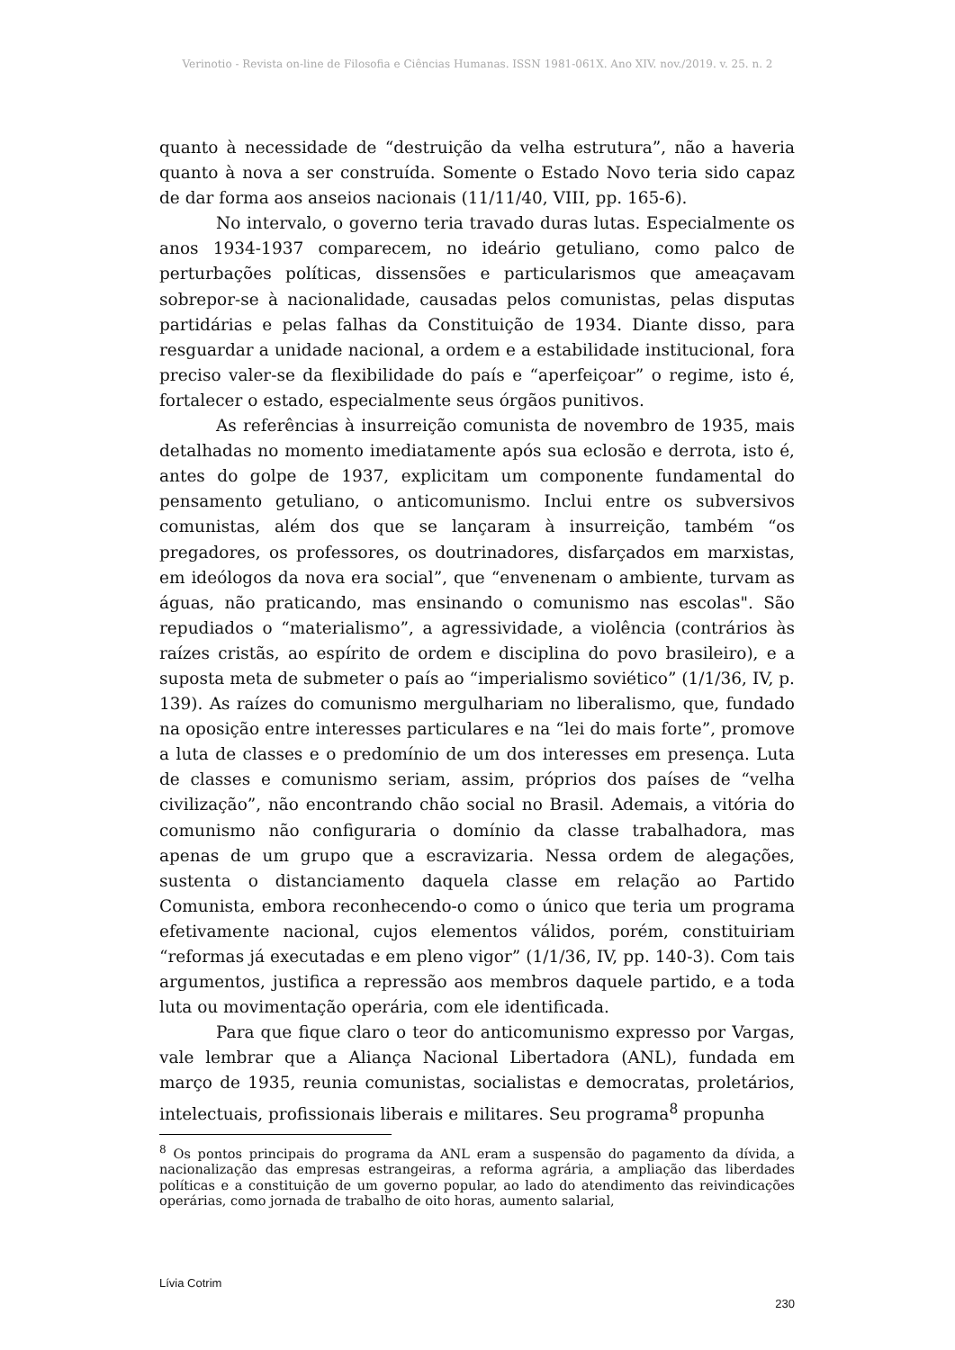Verinotio - Revista on-line de Filosofia e Ciências Humanas. ISSN 1981-061X. Ano XIV. nov./2019. v. 25. n. 2
quanto à necessidade de “destruição da velha estrutura”, não a haveria quanto à nova a ser construída. Somente o Estado Novo teria sido capaz de dar forma aos anseios nacionais (11/11/40, VIII, pp. 165-6).
No intervalo, o governo teria travado duras lutas. Especialmente os anos 1934-1937 comparecem, no ideário getuliano, como palco de perturbações políticas, dissensões e particularismos que ameaçavam sobrepor-se à nacionalidade, causadas pelos comunistas, pelas disputas partidárias e pelas falhas da Constituição de 1934. Diante disso, para resguardar a unidade nacional, a ordem e a estabilidade institucional, fora preciso valer-se da flexibilidade do país e “aperfeiçoar” o regime, isto é, fortalecer o estado, especialmente seus órgãos punitivos.
As referências à insurreição comunista de novembro de 1935, mais detalhadas no momento imediatamente após sua eclosão e derrota, isto é, antes do golpe de 1937, explicitam um componente fundamental do pensamento getuliano, o anticomunismo. Inclui entre os subversivos comunistas, além dos que se lançaram à insurreição, também “os pregadores, os professores, os doutrinadores, disfarçados em marxistas, em ideólogos da nova era social”, que “envenenam o ambiente, turvam as águas, não praticando, mas ensinando o comunismo nas escolas". São repudiados o “materialismo”, a agressividade, a violência (contrários às raízes cristãs, ao espírito de ordem e disciplina do povo brasileiro), e a suposta meta de submeter o país ao “imperialismo soviético” (1/1/36, IV, p. 139). As raízes do comunismo mergulhariam no liberalismo, que, fundado na oposição entre interesses particulares e na “lei do mais forte”, promove a luta de classes e o predomínio de um dos interesses em presença. Luta de classes e comunismo seriam, assim, próprios dos países de “velha civilização”, não encontrando chão social no Brasil. Ademais, a vitória do comunismo não configuraria o domínio da classe trabalhadora, mas apenas de um grupo que a escravizaria. Nessa ordem de alegações, sustenta o distanciamento daquela classe em relação ao Partido Comunista, embora reconhecendo-o como o único que teria um programa efetivamente nacional, cujos elementos válidos, porém, constituiriam “reformas já executadas e em pleno vigor” (1/1/36, IV, pp. 140-3). Com tais argumentos, justifica a repressão aos membros daquele partido, e a toda luta ou movimentação operária, com ele identificada.
Para que fique claro o teor do anticomunismo expresso por Vargas, vale lembrar que a Aliança Nacional Libertadora (ANL), fundada em março de 1935, reunia comunistas, socialistas e democratas, proletários, intelectuais, profissionais liberais e militares. Seu programa<sup>8</sup> propunha
<sup>8</sup> Os pontos principais do programa da ANL eram a suspensão do pagamento da dívida, a nacionalização das empresas estrangeiras, a reforma agrária, a ampliação das liberdades políticas e a constituição de um governo popular, ao lado do atendimento das reivindicações operárias, como jornada de trabalho de oito horas, aumento salarial,
Lívia Cotrim
230